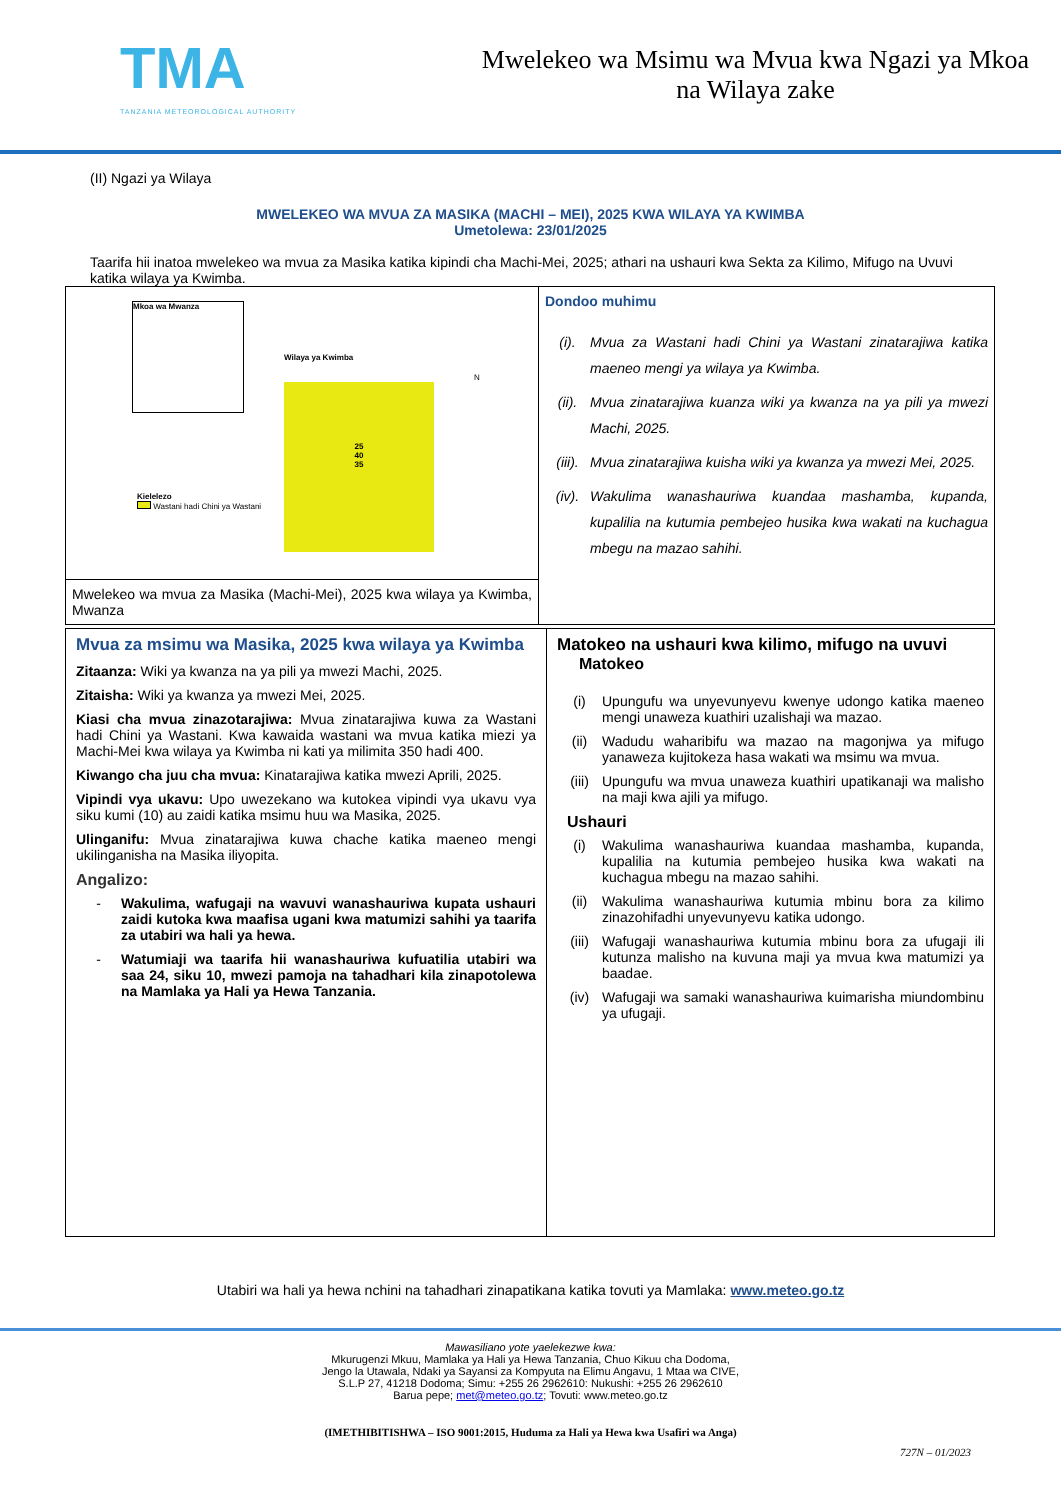TMA
TANZANIA METEOROLOGICAL AUTHORITY
Mwelekeo wa Msimu wa Mvua kwa Ngazi ya Mkoa
na Wilaya zake
(II) Ngazi ya Wilaya
MWELEKEO WA MVUA ZA MASIKA (MACHI – MEI), 2025 KWA WILAYA YA KWIMBA
Umetolewa: 23/01/2025
Taarifa hii inatoa mwelekeo wa mvua za Masika katika kipindi cha Machi-Mei, 2025; athari na ushauri kwa Sekta za Kilimo, Mifugo na Uvuvi katika wilaya ya Kwimba.
| Mkoa wa Mwanza Wilaya ya Kwimba 25 40 35 N Kielelezo Wastani hadi Chini ya Wastani | Dondoo muhimu (i). Mvua za Wastani hadi Chini ya Wastani zinatarajiwa katika maeneo mengi ya wilaya ya Kwimba. (ii). Mvua zinatarajiwa kuanza wiki ya kwanza na ya pili ya mwezi Machi, 2025. (iii). Mvua zinatarajiwa kuisha wiki ya kwanza ya mwezi Mei, 2025. (iv). Wakulima wanashauriwa kuandaa mashamba, kupanda, kupalilia na kutumia pembejeo husika kwa wakati na kuchagua mbegu na mazao sahihi. |
| Mwelekeo wa mvua za Masika (Machi-Mei), 2025 kwa wilaya ya Kwimba, Mwanza | |
| Mvua za msimu wa Masika, 2025 kwa wilaya ya Kwimba Zitaanza: Wiki ya kwanza na ya pili ya mwezi Machi, 2025. Zitaisha: Wiki ya kwanza ya mwezi Mei, 2025. Kiasi cha mvua zinazotarajiwa: Mvua zinatarajiwa kuwa za Wastani hadi Chini ya Wastani. Kwa kawaida wastani wa mvua katika miezi ya Machi-Mei kwa wilaya ya Kwimba ni kati ya milimita 350 hadi 400. Kiwango cha juu cha mvua: Kinatarajiwa katika mwezi Aprili, 2025. Vipindi vya ukavu: Upo uwezekano wa kutokea vipindi vya ukavu vya siku kumi (10) au zaidi katika msimu huu wa Masika, 2025. Ulinganifu: Mvua zinatarajiwa kuwa chache katika maeneo mengi ukilinganisha na Masika iliyopita. Angalizo: - Wakulima, wafugaji na wavuvi wanashauriwa kupata ushauri zaidi kutoka kwa maafisa ugani kwa matumizi sahihi ya taarifa za utabiri wa hali ya hewa. - Watumiaji wa taarifa hii wanashauriwa kufuatilia utabiri wa saa 24, siku 10, mwezi pamoja na tahadhari kila zinapotolewa na Mamlaka ya Hali ya Hewa Tanzania. | Matokeo na ushauri kwa kilimo, mifugo na uvuvi Matokeo (i) Upungufu wa unyevunyevu kwenye udongo katika maeneo mengi unaweza kuathiri uzalishaji wa mazao. (ii) Wadudu waharibifu wa mazao na magonjwa ya mifugo yanaweza kujitokeza hasa wakati wa msimu wa mvua. (iii) Upungufu wa mvua unaweza kuathiri upatikanaji wa malisho na maji kwa ajili ya mifugo. Ushauri (i) Wakulima wanashauriwa kuandaa mashamba, kupanda, kupalilia na kutumia pembejeo husika kwa wakati na kuchagua mbegu na mazao sahihi. (ii) Wakulima wanashauriwa kutumia mbinu bora za kilimo zinazohifadhi unyevunyevu katika udongo. (iii) Wafugaji wanashauriwa kutumia mbinu bora za ufugaji ili kutunza malisho na kuvuna maji ya mvua kwa matumizi ya baadae. (iv) Wafugaji wa samaki wanashauriwa kuimarisha miundombinu ya ufugaji. |
Utabiri wa hali ya hewa nchini na tahadhari zinapatikana katika tovuti ya Mamlaka: www.meteo.go.tz
Mawasiliano yote yaelekezwe kwa:
Mkurugenzi Mkuu, Mamlaka ya Hali ya Hewa Tanzania, Chuo Kikuu cha Dodoma,
Jengo la Utawala, Ndaki ya Sayansi za Kompyuta na Elimu Angavu, 1 Mtaa wa CIVE,
S.L.P 27, 41218 Dodoma; Simu: +255 26 2962610: Nukushi: +255 26 2962610
Barua pepe; met@meteo.go.tz; Tovuti: www.meteo.go.tz
(IMETHIBITISHWA – ISO 9001:2015, Huduma za Hali ya Hewa kwa Usafiri wa Anga)
727N – 01/2023